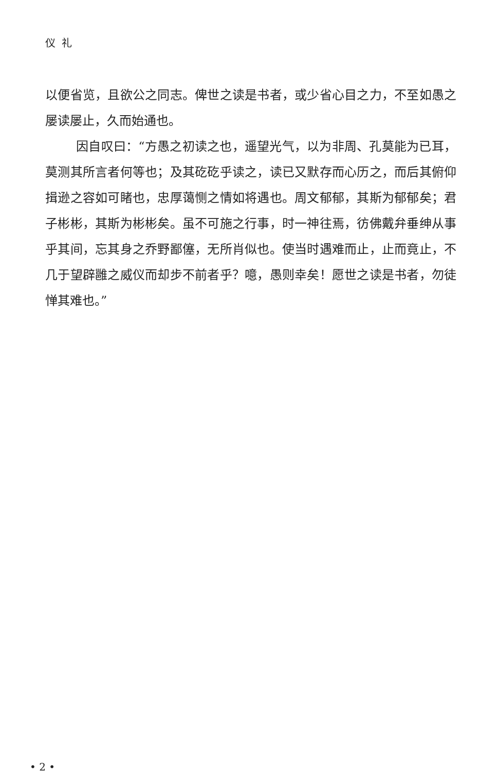仪礼
以便省览，且欲公之同志。俾世之读是书者，或少省心目之力，不至如愚之屡读屡止，久而始通也。
因自叹曰：“方愚之初读之也，遥望光气，以为非周、孔莫能为已耳，莫测其所言者何等也；及其矻矻乎读之，读已又默存而心历之，而后其俯仰揖逊之容如可睹也，忠厚蔼恻之情如将遇也。周文郁郁，其斯为郁郁矣；君子彬彬，其斯为彬彬矣。虽不可施之行事，时一神往焉，彷佛戴弁垂绅从事乎其间，忘其身之乔野鄙僿，无所肖似也。使当时遇难而止，止而竟止，不几于望辟雝之威仪而却步不前者乎？噫，愚则幸矣！愿世之读是书者，勿徒惮其难也。”
• 2 •